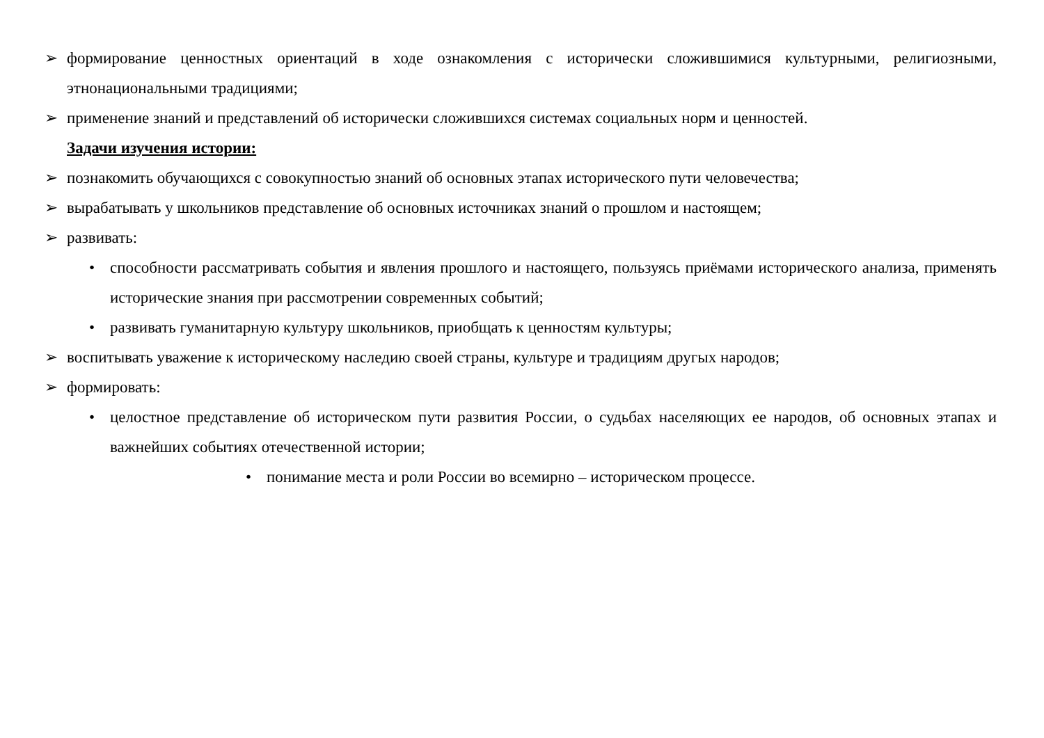➢ формирование ценностных ориентаций в ходе ознакомления с исторически сложившимися культурными, религиозными, этнонациональными традициями;
➢ применение знаний и представлений об исторически сложившихся системах социальных норм и ценностей.
Задачи изучения истории:
➢ познакомить обучающихся с совокупностью знаний об основных этапах исторического пути человечества;
➢ вырабатывать у школьников представление об основных источниках знаний о прошлом и настоящем;
➢ развивать:
• способности рассматривать события и явления прошлого и настоящего, пользуясь приёмами исторического анализа, применять исторические знания при рассмотрении современных событий;
• развивать гуманитарную культуру школьников, приобщать к ценностям культуры;
➢ воспитывать уважение к историческому наследию своей страны, культуре и традициям другых народов;
➢ формировать:
• целостное представление об историческом пути развития России, о судьбах населяющих ее народов, об основных этапах и важнейших событиях отечественной истории;
• понимание места и роли России во всемирно – историческом процессе.